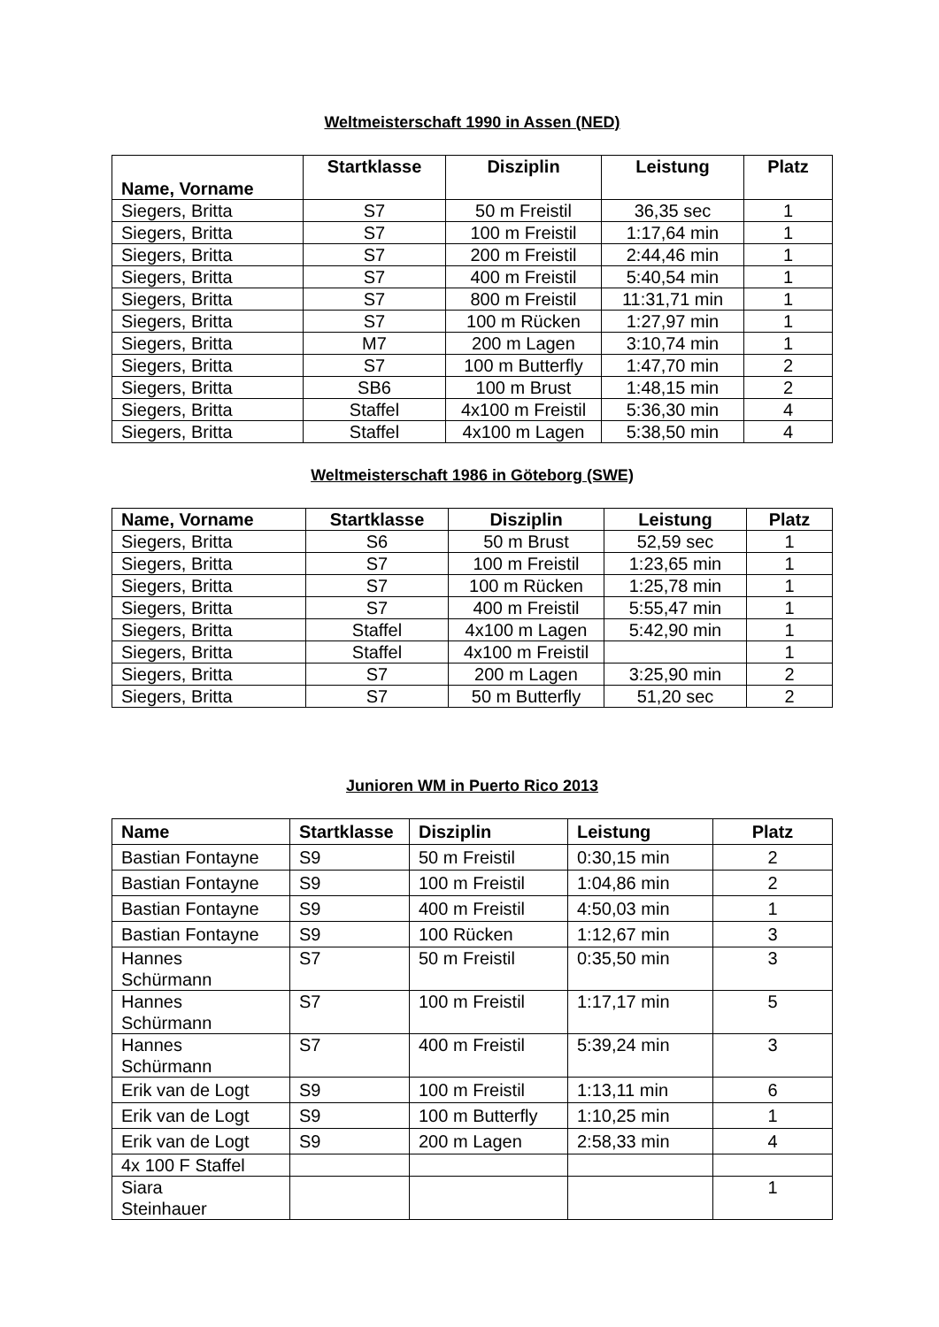Weltmeisterschaft 1990 in Assen (NED)
| Name, Vorname | Startklasse | Disziplin | Leistung | Platz |
| --- | --- | --- | --- | --- |
| Siegers, Britta | S7 | 50 m Freistil | 36,35 sec | 1 |
| Siegers, Britta | S7 | 100 m Freistil | 1:17,64 min | 1 |
| Siegers, Britta | S7 | 200 m Freistil | 2:44,46 min | 1 |
| Siegers, Britta | S7 | 400 m Freistil | 5:40,54 min | 1 |
| Siegers, Britta | S7 | 800 m Freistil | 11:31,71 min | 1 |
| Siegers, Britta | S7 | 100 m Rücken | 1:27,97 min | 1 |
| Siegers, Britta | M7 | 200 m Lagen | 3:10,74 min | 1 |
| Siegers, Britta | S7 | 100 m Butterfly | 1:47,70 min | 2 |
| Siegers, Britta | SB6 | 100 m Brust | 1:48,15 min | 2 |
| Siegers, Britta | Staffel | 4x100 m Freistil | 5:36,30 min | 4 |
| Siegers, Britta | Staffel | 4x100 m Lagen | 5:38,50 min | 4 |
Weltmeisterschaft 1986 in Göteborg (SWE)
| Name, Vorname | Startklasse | Disziplin | Leistung | Platz |
| --- | --- | --- | --- | --- |
| Siegers, Britta | S6 | 50 m Brust | 52,59 sec | 1 |
| Siegers, Britta | S7 | 100 m Freistil | 1:23,65 min | 1 |
| Siegers, Britta | S7 | 100 m Rücken | 1:25,78 min | 1 |
| Siegers, Britta | S7 | 400 m Freistil | 5:55,47 min | 1 |
| Siegers, Britta | Staffel | 4x100 m Lagen | 5:42,90 min | 1 |
| Siegers, Britta | Staffel | 4x100 m Freistil | | 1 |
| Siegers, Britta | S7 | 200 m Lagen | 3:25,90 min | 2 |
| Siegers, Britta | S7 | 50 m Butterfly | 51,20 sec | 2 |
Junioren WM in Puerto Rico 2013
| Name | Startklasse | Disziplin | Leistung | Platz |
| --- | --- | --- | --- | --- |
| Bastian Fontayne | S9 | 50 m Freistil | 0:30,15 min | 2 |
| Bastian Fontayne | S9 | 100 m Freistil | 1:04,86 min | 2 |
| Bastian Fontayne | S9 | 400 m Freistil | 4:50,03 min | 1 |
| Bastian Fontayne | S9 | 100 Rücken | 1:12,67 min | 3 |
| Hannes Schürmann | S7 | 50 m Freistil | 0:35,50 min | 3 |
| Hannes Schürmann | S7 | 100 m Freistil | 1:17,17 min | 5 |
| Hannes Schürmann | S7 | 400 m Freistil | 5:39,24 min | 3 |
| Erik van de Logt | S9 | 100 m Freistil | 1:13,11 min | 6 |
| Erik van de Logt | S9 | 100 m Butterfly | 1:10,25 min | 1 |
| Erik van de Logt | S9 | 200 m Lagen | 2:58,33 min | 4 |
| 4x 100 F Staffel | | | | |
| Siara Steinhauer | | | | 1 |